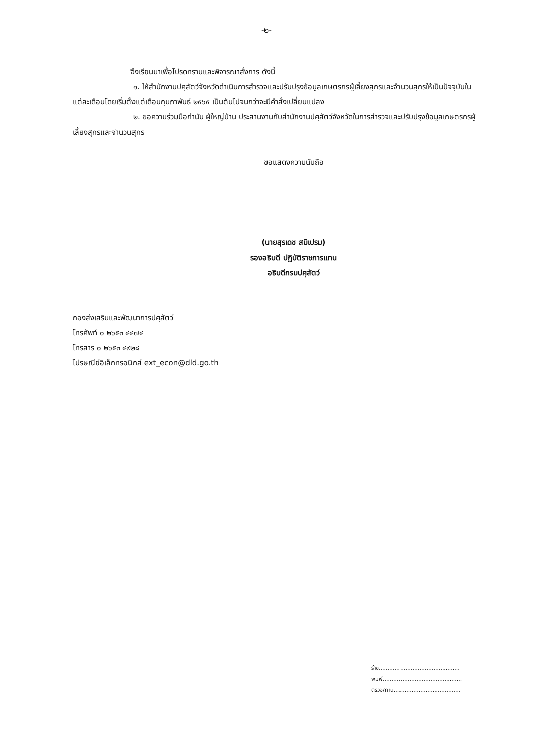-๒-
จึงเรียนมาเพื่อโปรดทราบและพิจารณาสั่งการ ดังนี้
๑. ให้สำนักงานปศุสัตว์จังหวัดดำเนินการสำรวจและปรับปรุงข้อมูลเกษตรกรผู้เลี้ยงสุกรและจำนวนสุกรให้เป็นปัจจุบันในแต่ละเดือนโดยเริ่มตั้งแต่เดือนกุมภาพันธ์ ๒๕๖๕ เป็นต้นไปจนกว่าจะมีคำสั่งเปลี่ยนแปลง
๒. ขอความร่วมมือกำนัน ผู้ใหญ่บ้าน ประสานงานกับสำนักงานปศุสัตว์จังหวัดในการสำรวจและปรับปรุงข้อมูลเกษตรกรผู้เลี้ยงสุกรและจำนวนสุกร
ขอแสดงความนับถือ
(นายสุรเดช สมิเปรม)
รองอธิบดี ปฏิบัติราชการแทน
อธิบดีกรมปศุสัตว์
กองส่งเสริมและพัฒนาการปศุสัตว์
โทรศัพท์ ๐ ๒๖๕๓ ๔๔๗๔
โทรสาร ๐ ๒๖๕๓ ๔๙๒๘
ไปรษณีย์อิเล็กทรอนิกส์ ext_econ@dld.go.th
ร่าง..............................................
พิมพ์.............................................
ตรวจ/ทาน......................................